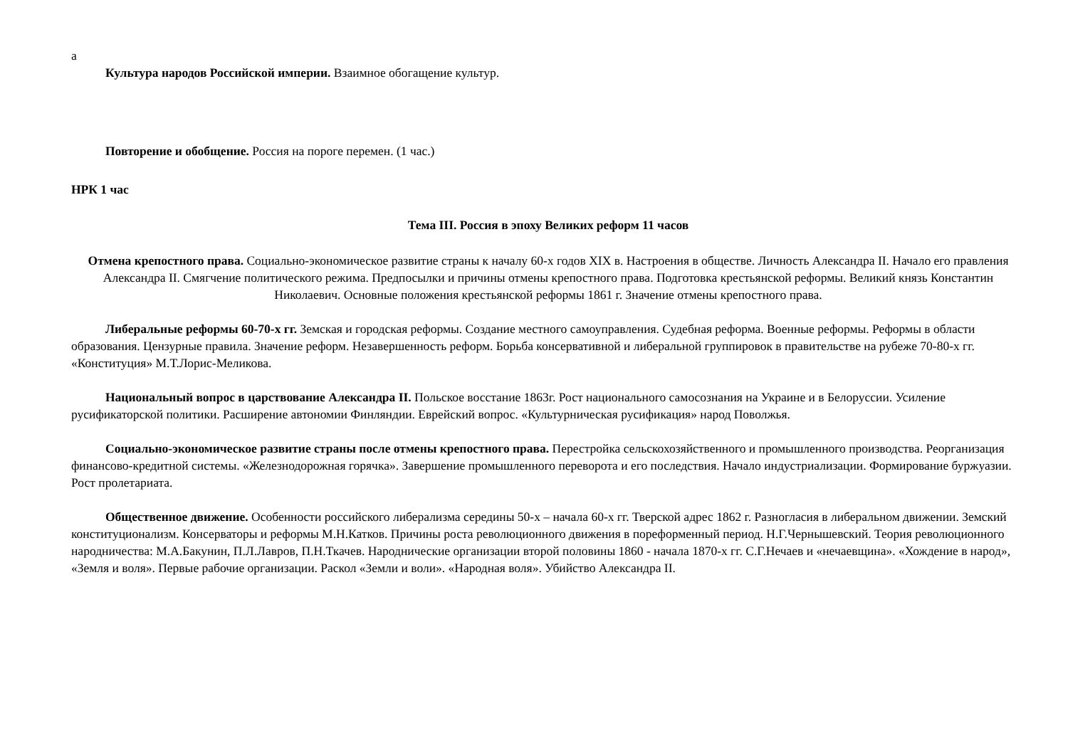а
Культура народов Российской империи. Взаимное обогащение культур.
Повторение и обобщение. Россия на пороге перемен. (1 час.)
НРК 1 час
Тема III. Россия в эпоху Великих реформ 11 часов
Отмена крепостного права. Социально-экономическое развитие страны к началу 60-х годов XIX в. Настроения в обществе. Личность Александра II. Начало его правления Александра II. Смягчение политического режима. Предпосылки и причины отмены крепостного права. Подготовка крестьянской реформы. Великий князь Константин Николаевич. Основные положения крестьянской реформы 1861 г. Значение отмены крепостного права.
Либеральные реформы 60-70-х гг. Земская и городская реформы. Создание местного самоуправления. Судебная реформа. Военные реформы. Реформы в области образования. Цензурные правила. Значение реформ. Незавершенность реформ. Борьба консервативной и либеральной группировок в правительстве на рубеже 70-80-х гг. «Конституция» М.Т.Лорис-Меликова.
Национальный вопрос в царствование Александра II. Польское восстание 1863г. Рост национального самосознания на Украине и в Белоруссии. Усиление русификаторской политики. Расширение автономии Финляндии. Еврейский вопрос. «Культурническая русификация» народ Поволжья.
Социально-экономическое развитие страны после отмены крепостного права. Перестройка сельскохозяйственного и промышленного производства. Реорганизация финансово-кредитной системы. «Железнодорожная горячка». Завершение промышленного переворота и его последствия. Начало индустриализации. Формирование буржуазии. Рост пролетариата.
Общественное движение. Особенности российского либерализма середины 50-х – начала 60-х гг. Тверской адрес 1862 г. Разногласия в либеральном движении. Земский конституционализм. Консерваторы и реформы М.Н.Катков. Причины роста революционного движения в пореформенный период. Н.Г.Чернышевский. Теория революционного народничества: М.А.Бакунин, П.Л.Лавров, П.Н.Ткачев. Народнические организации второй половины 1860 - начала 1870-х гг. С.Г.Нечаев и «нечаевщина». «Хождение в народ», «Земля и воля». Первые рабочие организации. Раскол «Земли и воли». «Народная воля». Убийство Александра II.